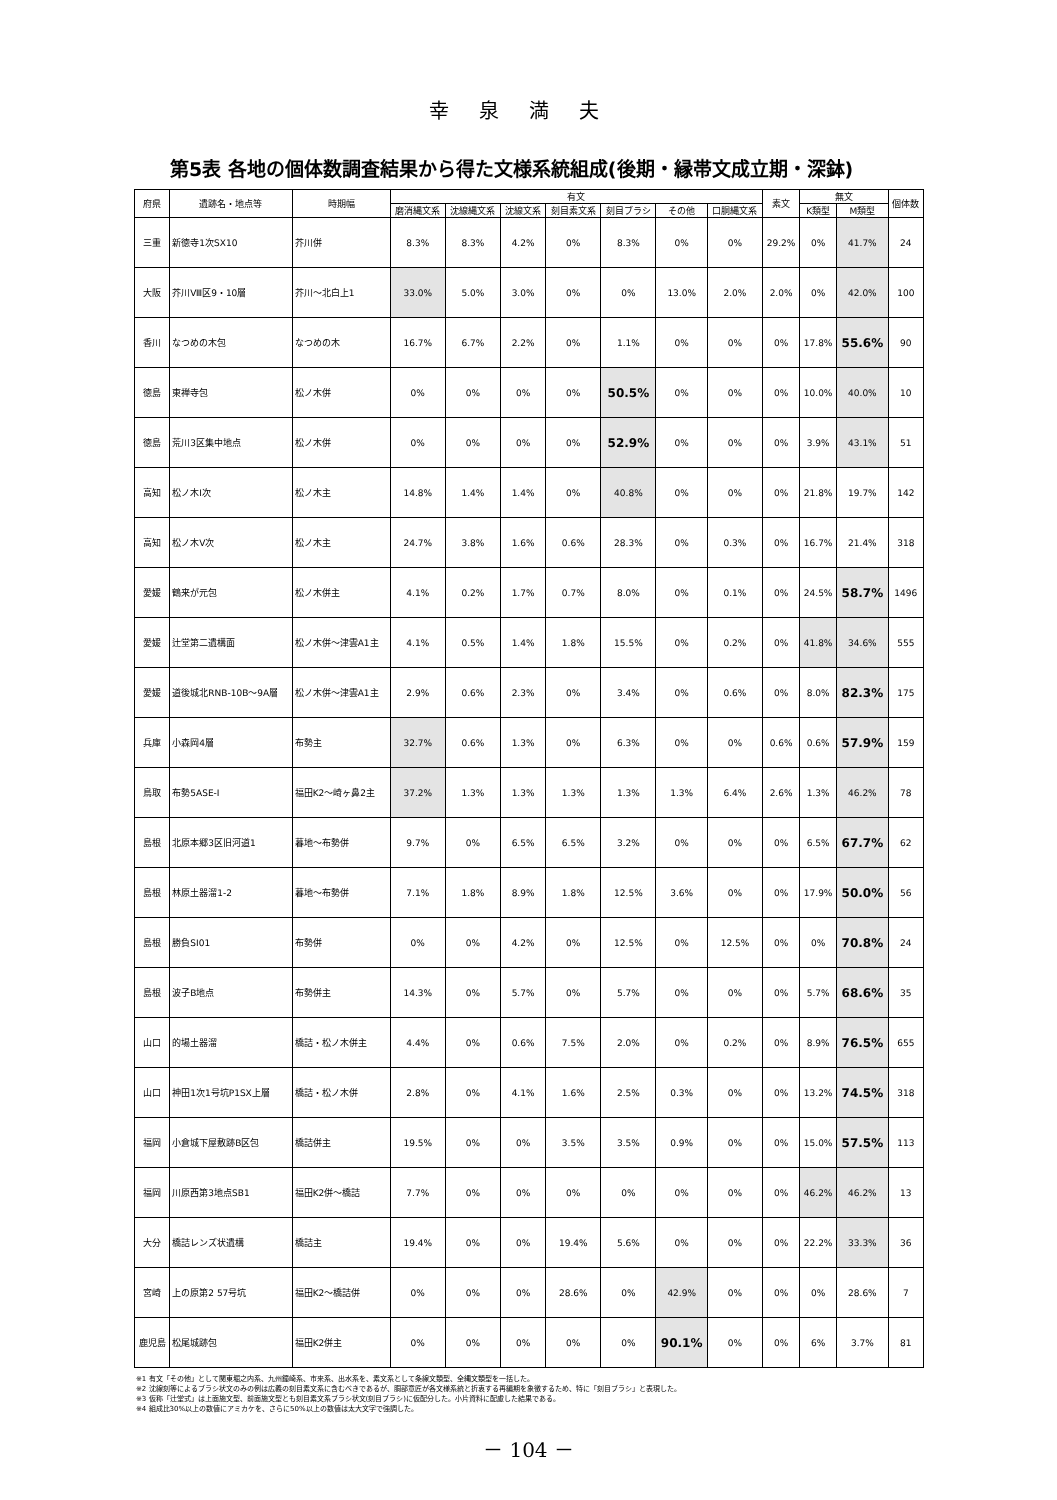幸泉満夫
第5表 各地の個体数調査結果から得た文様系統組成(後期・縁帯文成立期・深鉢)
| 府県 | 遺跡名・地点等 | 時期幅 | 有文 | | | | | | | 素文 | 無文 | | 個体数 |
| --- | --- | --- | --- | --- | --- | --- | --- | --- | --- | --- | --- | --- | --- |
| | | | 磨消縄文系 | 沈線縄文系 | 沈線文系 | 刻目素文系 | 刻目ブラシ | その他 | 口胴縄文系 | | K類型 | M類型 | |
| 三重 | 新徳寺1次SX10 | 芥川併 | 8.3% | 8.3% | 4.2% | 0% | 8.3% | 0% | 0% | 29.2% | 0% | 41.7% | 24 |
| 大阪 | 芥川Ⅷ区9・10層 | 芥川～北白上1 | 33.0% | 5.0% | 3.0% | 0% | 0% | 13.0% | 2.0% | 2.0% | 0% | 42.0% | 100 |
| 香川 | なつめの木包 | なつめの木 | 16.7% | 6.7% | 2.2% | 0% | 1.1% | 0% | 0% | 0% | 17.8% | 55.6% | 90 |
| 徳島 | 東禅寺包 | 松ノ木併 | 0% | 0% | 0% | 0% | 50.5% | 0% | 0% | 0% | 10.0% | 40.0% | 10 |
| 徳島 | 荒川3区集中地点 | 松ノ木併 | 0% | 0% | 0% | 0% | 52.9% | 0% | 0% | 0% | 3.9% | 43.1% | 51 |
| 高知 | 松ノ木Ⅰ次 | 松ノ木主 | 14.8% | 1.4% | 1.4% | 0% | 40.8% | 0% | 0% | 0% | 21.8% | 19.7% | 142 |
| 高知 | 松ノ木Ⅴ次 | 松ノ木主 | 24.7% | 3.8% | 1.6% | 0.6% | 28.3% | 0% | 0.3% | 0% | 16.7% | 21.4% | 318 |
| 愛媛 | 鶴来が元包 | 松ノ木併主 | 4.1% | 0.2% | 1.7% | 0.7% | 8.0% | 0% | 0.1% | 0% | 24.5% | 58.7% | 1496 |
| 愛媛 | 辻堂第二遺構面 | 松ノ木併～津雲A1主 | 4.1% | 0.5% | 1.4% | 1.8% | 15.5% | 0% | 0.2% | 0% | 41.8% | 34.6% | 555 |
| 愛媛 | 道後城北RNB-10B～9A層 | 松ノ木併～津雲A1主 | 2.9% | 0.6% | 2.3% | 0% | 3.4% | 0% | 0.6% | 0% | 8.0% | 82.3% | 175 |
| 兵庫 | 小森岡4層 | 布勢主 | 32.7% | 0.6% | 1.3% | 0% | 6.3% | 0% | 0% | 0.6% | 0.6% | 57.9% | 159 |
| 鳥取 | 布勢5ASE-Ⅰ | 福田K2～崎ヶ鼻2主 | 37.2% | 1.3% | 1.3% | 1.3% | 1.3% | 1.3% | 6.4% | 2.6% | 1.3% | 46.2% | 78 |
| 島根 | 北原本郷3区旧河道1 | 暮地～布勢併 | 9.7% | 0% | 6.5% | 6.5% | 3.2% | 0% | 0% | 0% | 6.5% | 67.7% | 62 |
| 島根 | 林原土器溜1-2 | 暮地～布勢併 | 7.1% | 1.8% | 8.9% | 1.8% | 12.5% | 3.6% | 0% | 0% | 17.9% | 50.0% | 56 |
| 島根 | 勝負SI01 | 布勢併 | 0% | 0% | 4.2% | 0% | 12.5% | 0% | 12.5% | 0% | 0% | 70.8% | 24 |
| 島根 | 波子B地点 | 布勢併主 | 14.3% | 0% | 5.7% | 0% | 5.7% | 0% | 0% | 0% | 5.7% | 68.6% | 35 |
| 山口 | 的場土器溜 | 橋詰・松ノ木併主 | 4.4% | 0% | 0.6% | 7.5% | 2.0% | 0% | 0.2% | 0% | 8.9% | 76.5% | 655 |
| 山口 | 神田1次1号坑P1SX上層 | 橋詰・松ノ木併 | 2.8% | 0% | 4.1% | 1.6% | 2.5% | 0.3% | 0% | 0% | 13.2% | 74.5% | 318 |
| 福岡 | 小倉城下屋敷跡B区包 | 橋詰併主 | 19.5% | 0% | 0% | 3.5% | 3.5% | 0.9% | 0% | 0% | 15.0% | 57.5% | 113 |
| 福岡 | 川原西第3地点SB1 | 福田K2併～橋詰 | 7.7% | 0% | 0% | 0% | 0% | 0% | 0% | 0% | 46.2% | 46.2% | 13 |
| 大分 | 橋詰レンズ状遺構 | 橋詰主 | 19.4% | 0% | 0% | 19.4% | 5.6% | 0% | 0% | 0% | 22.2% | 33.3% | 36 |
| 宮崎 | 上の原第2 57号坑 | 福田K2～橋詰併 | 0% | 0% | 0% | 28.6% | 0% | 42.9% | 0% | 0% | 0% | 28.6% | 7 |
| 鹿児島 | 松尾城跡包 | 福田K2併主 | 0% | 0% | 0% | 0% | 0% | 90.1% | 0% | 0% | 6% | 3.7% | 81 |
※1 有文「その他」として関東堀之内系、九州鐘崎系、市来系、出水系を、素文系として条線文類型、全縄文類型を一括した。
※2 沈線刻等によるブラシ状文のみの例は広義の刻目素文系に含むべきであるが、胴部意匠が各文様系統と折衷する再編期を象徴するため、特に「刻目ブラシ」と表現した。
※3 仮称「辻堂式」は上面施文型、前面施文型とも刻目素文系ブラシ状文(刻目ブラシ)に仮配分した。小片資料に配慮した結果である。
※4 組成比30%以上の数値にアミカケを、さらに50%以上の数値は太大文字で強調した。
－ 104 －